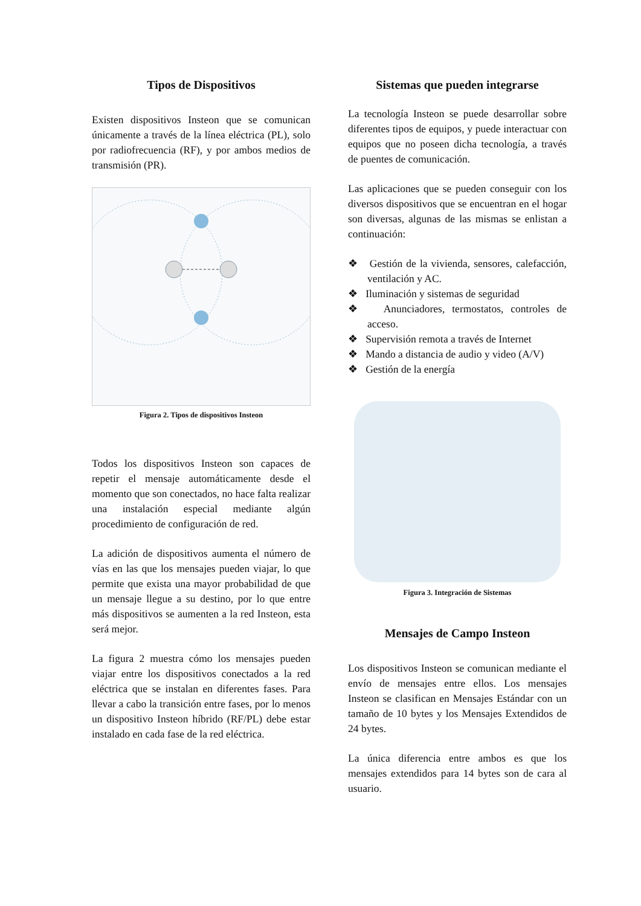Tipos de Dispositivos
Existen dispositivos Insteon que se comunican únicamente a través de la línea eléctrica (PL), solo por radiofrecuencia (RF), y por ambos medios de transmisión (PR).
Figura 2. Tipos de dispositivos Insteon
Todos los dispositivos Insteon son capaces de repetir el mensaje automáticamente desde el momento que son conectados, no hace falta realizar una instalación especial mediante algún procedimiento de configuración de red.
La adición de dispositivos aumenta el número de vías en las que los mensajes pueden viajar, lo que permite que exista una mayor probabilidad de que un mensaje llegue a su destino, por lo que entre más dispositivos se aumenten a la red Insteon, esta será mejor.
La figura 2 muestra cómo los mensajes pueden viajar entre los dispositivos conectados a la red eléctrica que se instalan en diferentes fases. Para llevar a cabo la transición entre fases, por lo menos un dispositivo Insteon híbrido (RF/PL) debe estar instalado en cada fase de la red eléctrica.
Sistemas que pueden integrarse
La tecnología Insteon se puede desarrollar sobre diferentes tipos de equipos, y puede interactuar con equipos que no poseen dicha tecnología, a través de puentes de comunicación.
Las aplicaciones que se pueden conseguir con los diversos dispositivos que se encuentran en el hogar son diversas, algunas de las mismas se enlistan a continuación:
❖ Gestión de la vivienda, sensores, calefacción, ventilación y AC.
❖ Iluminación y sistemas de seguridad
❖ Anunciadores, termostatos, controles de acceso.
❖ Supervisión remota a través de Internet
❖ Mando a distancia de audio y video (A/V)
❖ Gestión de la energía
Figura 3. Integración de Sistemas
Mensajes de Campo Insteon
Los dispositivos Insteon se comunican mediante el envío de mensajes entre ellos. Los mensajes Insteon se clasifican en Mensajes Estándar con un tamaño de 10 bytes y los Mensajes Extendidos de 24 bytes.
La única diferencia entre ambos es que los mensajes extendidos para 14 bytes son de cara al usuario.